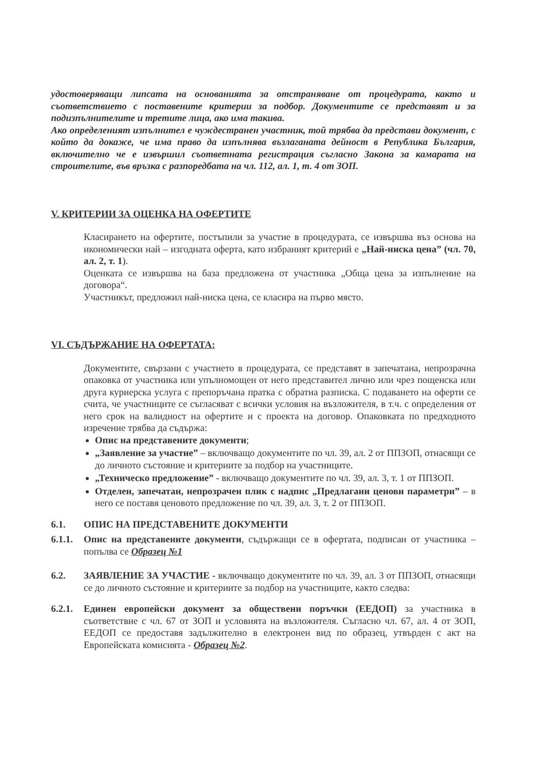удостоверяващи липсата на основанията за отстраняване от процедурата, както и съответствието с поставените критерии за подбор. Документите се представят и за подизпълнителите и третите лица, ако има такива.
Ако определеният изпълнител е чуждестранен участник, той трябва да представи документ, с който да докаже, че има право да изпълнява възлаганата дейност в Република България, включително че е извършил съответната регистрация съгласно Закона за камарата на строителите, във връзка с разпоредбата на чл. 112, ал. 1, т. 4 от ЗОП.
V. КРИТЕРИИ ЗА ОЦЕНКА НА ОФЕРТИТЕ
Класирането на офертите, постъпили за участие в процедурата, се извършва въз основа на икономически най – изгодната оферта, като избраният критерий е „Най-ниска цена” (чл. 70, ал. 2, т. 1).
Оценката се извършва на база предложена от участника „Обща цена за изпълнение на договора“.
Участникът, предложил най-ниска цена, се класира на първо място.
VI. СЪДЪРЖАНИЕ НА ОФЕРТАТА:
Документите, свързани с участието в процедурата, се представят в запечатана, непрозрачна опаковка от участника или упълномощен от него представител лично или чрез пощенска или друга куриерска услуга с препоръчана пратка с обратна разписка. С подаването на оферти се счита, че участниците се съгласяват с всички условия на възложителя, в т.ч. с определения от него срок на валидност на офертите и с проекта на договор. Опаковката по предходното изречение трябва да съдържа:
Опис на представените документи;
„Заявление за участие” – включващо документите по чл. 39, ал. 2 от ППЗОП, отнасящи се до личното състояние и критериите за подбор на участниците.
„Техническо предложение” - включващо документите по чл. 39, ал. 3, т. 1 от ППЗОП.
Отделен, запечатан, непрозрачен плик с надпис „Предлагани ценови параметри” – в него се поставя ценовото предложение по чл. 39, ал. 3, т. 2 от ППЗОП.
6.1. ОПИС НА ПРЕДСТАВЕНИТЕ ДОКУМЕНТИ
6.1.1. Опис на представените документи, съдържащи се в офертата, подписан от участника – попълва се Образец №1
6.2. ЗАЯВЛЕНИЕ ЗА УЧАСТИЕ - включващо документите по чл. 39, ал. 3 от ППЗОП, отнасящи се до личното състояние и критериите за подбор на участниците, както следва:
6.2.1. Единен европейски документ за обществени поръчки (ЕЕДОП) за участника в съответствие с чл. 67 от ЗОП и условията на възложителя. Съгласно чл. 67, ал. 4 от ЗОП, ЕЕДОП се предоставя задължително в електронен вид по образец, утвърден с акт на Европейската комисията - Образец №2.